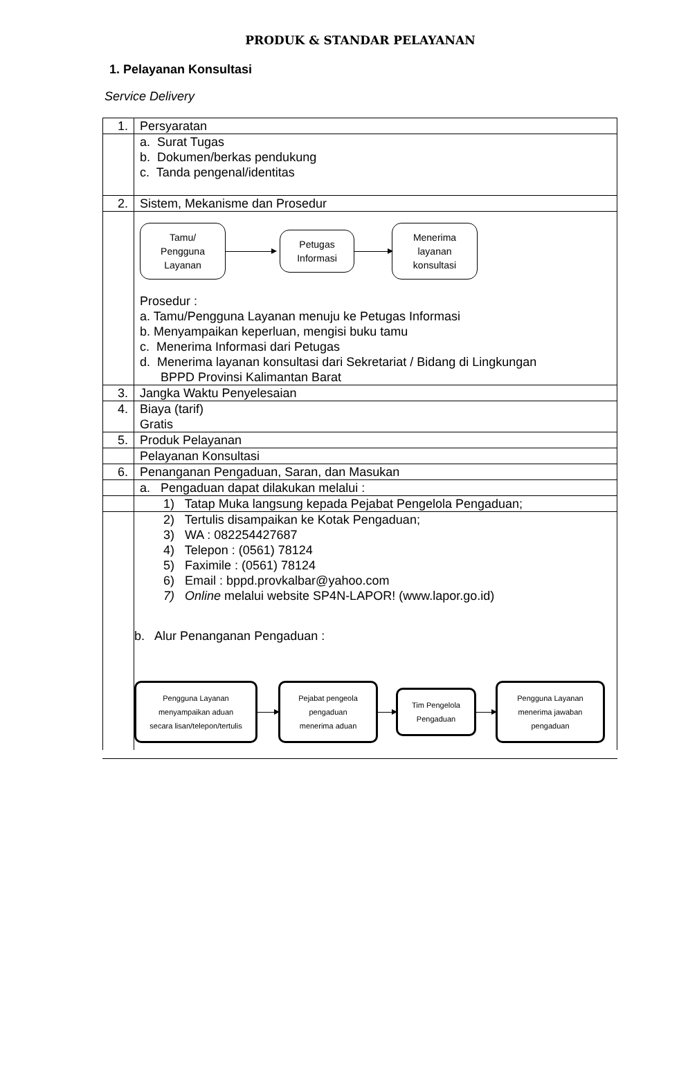PRODUK & STANDAR PELAYANAN
1. Pelayanan Konsultasi
Service Delivery
| 1. | Persyaratan |
| | a. Surat Tugas b. Dokumen/berkas pendukung c. Tanda pengenal/identitas |
| 2. | Sistem, Mekanisme dan Prosedur |
| | Tamu/ Pengguna Layanan Petugas Informasi Menerima layanan konsultasi Prosedur : a. Tamu/Pengguna Layanan menuju ke Petugas Informasi b. Menyampaikan keperluan, mengisi buku tamu c. Menerima Informasi dari Petugas d. Menerima layanan konsultasi dari Sekretariat / Bidang di Lingkungan BPPD Provinsi Kalimantan Barat |
| 3. | Jangka Waktu Penyelesaian |
| 4. | Biaya (tarif) Gratis |
| 5. | Produk Pelayanan |
| | Pelayanan Konsultasi |
| 6. | Penanganan Pengaduan, Saran, dan Masukan |
| | a. Pengaduan dapat dilakukan melalui : |
| | 1) Tatap Muka langsung kepada Pejabat Pengelola Pengaduan; |
| | 2) Tertulis disampaikan ke Kotak Pengaduan; 3) WA : 082254427687 4) Telepon : (0561) 78124 5) Faximile : (0561) 78124 6) Email : bppd.provkalbar@yahoo.com 7) Online melalui website SP4N-LAPOR! (www.lapor.go.id) b. Alur Penanganan Pengaduan : Pengguna Layanan menyampaikan aduan secara lisan/telepon/tertulis Pejabat pengeola pengaduan menerima aduan Tim Pengelola Pengaduan Pengguna Layanan menerima jawaban pengaduan |